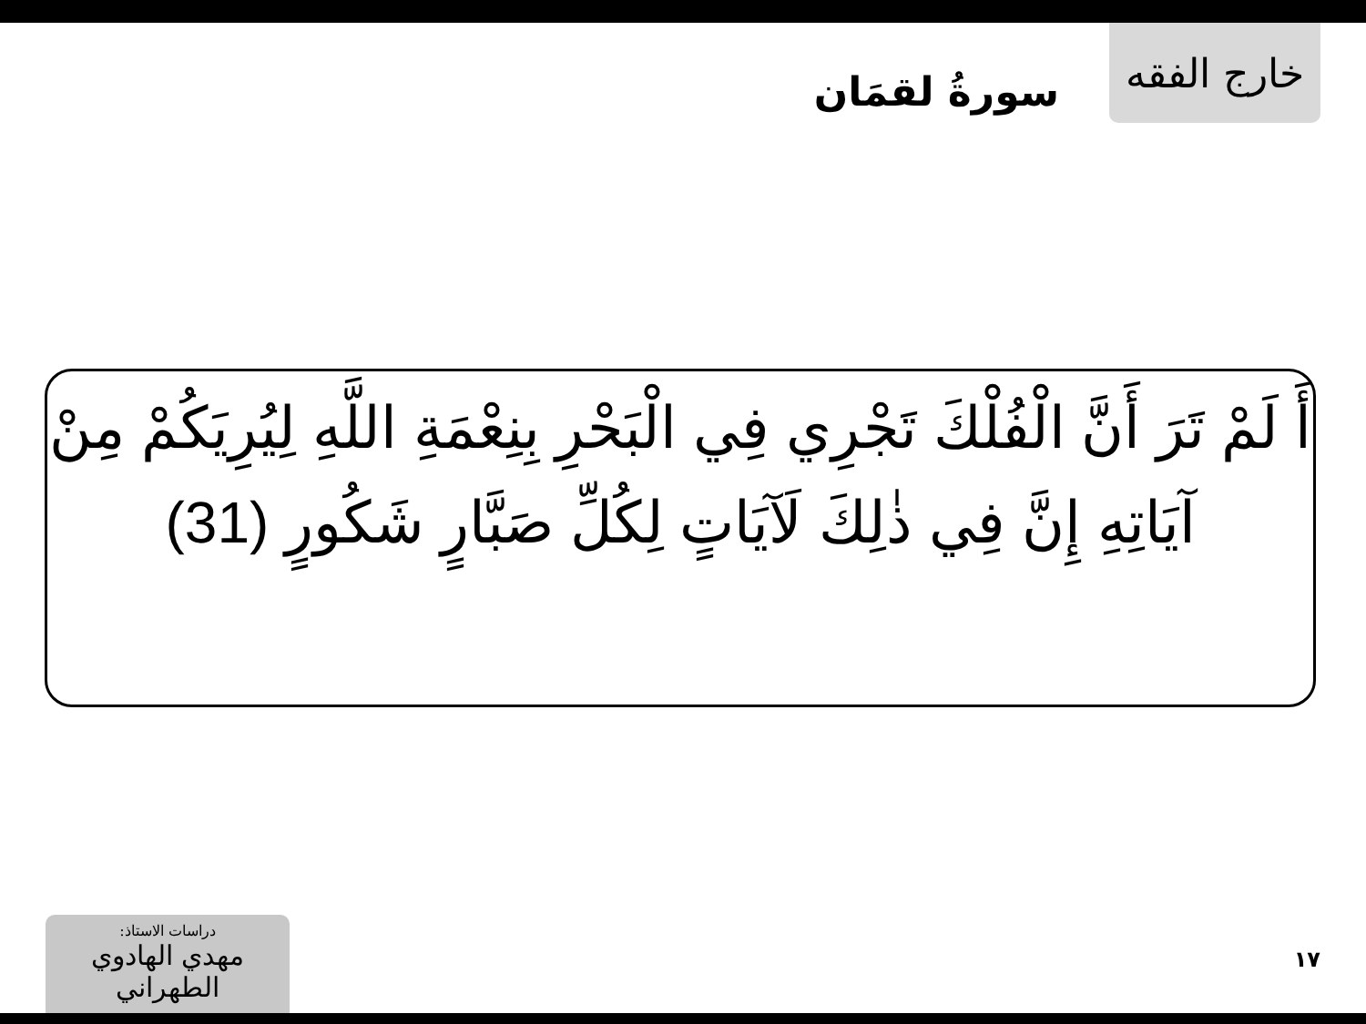خارج الفقه
سورةُ لقمَان
أَ لَمْ تَرَ أَنَّ الْفُلْكَ تَجْرِي فِي الْبَحْرِ بِنِعْمَةِ اللَّهِ لِيُرِيَكُمْ مِنْ آيَاتِهِ إِنَّ فِي ذٰلِكَ لَآيَاتٍ لِكُلِّ صَبَّارٍ شَكُورٍ (31)
دراسات الاستاذ:
مهدي الهادوي الطهراني
١٧